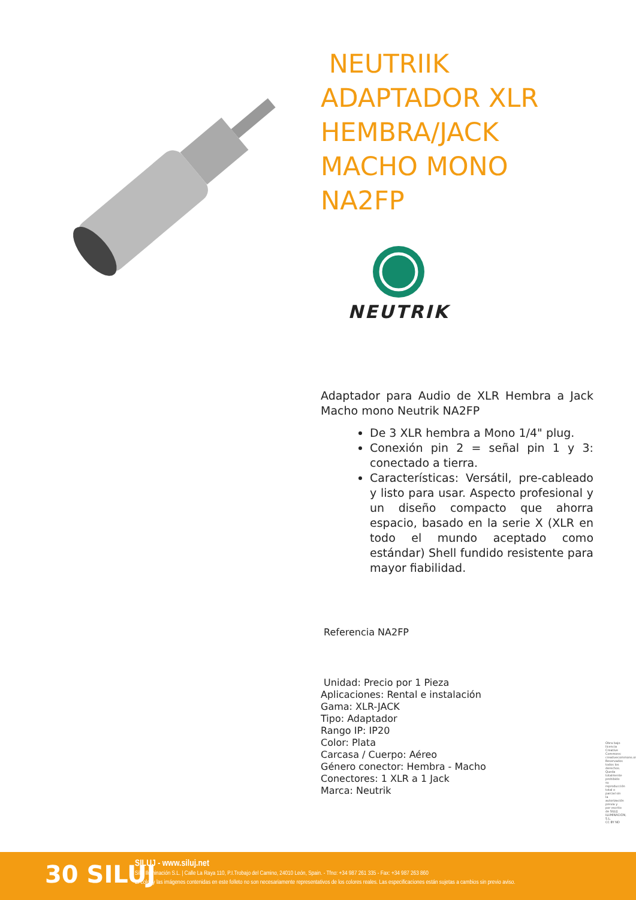NEUTRIIK ADAPTADOR XLR HEMBRA/JACK MACHO MONO NA2FP
NEUTRIK
Adaptador para Audio de XLR Hembra a Jack Macho mono Neutrik NA2FP
De 3 XLR hembra a Mono 1/4" plug.
Conexión pin 2 = señal pin 1 y 3: conectado a tierra.
Características: Versátil, pre-cableado y listo para usar. Aspecto profesional y un diseño compacto que ahorra espacio, basado en la serie X (XLR en todo el mundo aceptado como estándar) Shell fundido resistente para mayor fiabilidad.
Referencia NA2FP
Unidad: Precio por 1 Pieza
Aplicaciones: Rental e instalación
Gama: XLR-JACK
Tipo: Adaptador
Rango IP: IP20
Color: Plata
Carcasa / Cuerpo: Aéreo
Género conector: Hembra - Macho
Conectores: 1 XLR a 1 Jack
Marca: Neutrik
Obra bajo licencia Creative Commons: creativecommons.org Reservados todos los derechos. Queda totalmente prohibido su reproducción total o parcial sin la autorización previa y por escrito de SILUJ ILUMINACIÓN, S.L.
CC BY ND
30 SILUJ
SILUJ - www.siluj.net
Siluj Iluminación S.L. | Calle La Raya 110, P.I.Trobajo del Camino, 24010 León, Spain. - Tfno: +34 987 261 335 - Fax: +34 987 263 860
El color y las imágenes contenidas en este folleto no son necesariamente representativos de los colores reales. Las especificaciones están sujetas a cambios sin previo aviso.